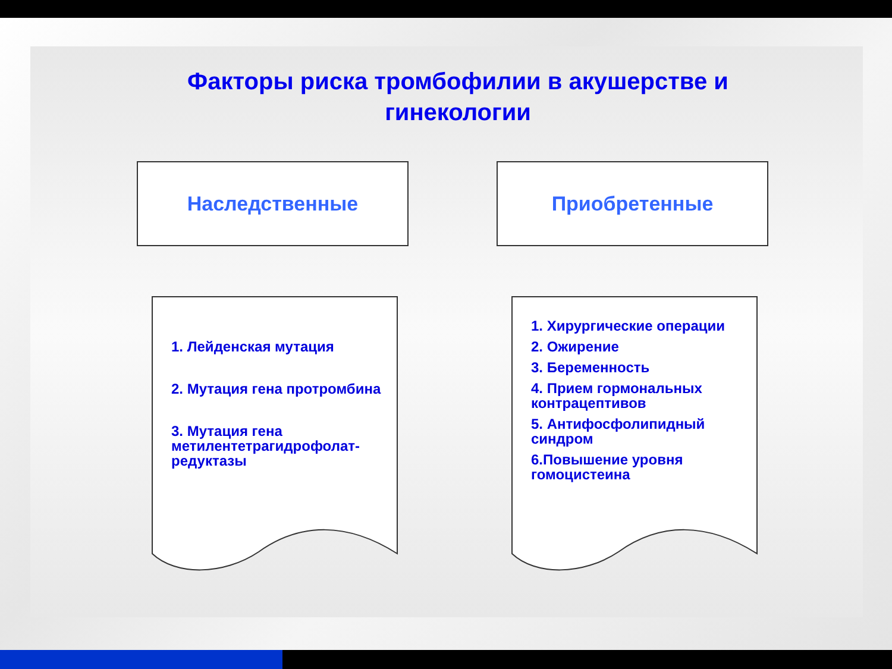Факторы риска тромбофилии в акушерстве и гинекологии
Наследственные Приобретенные
1. Лейденская мутация
2. Мутация гена протромбина
3. Мутация гена метилентетрагидрофолат-редуктазы
1. Хирургические операции
2. Ожирение
3. Беременность
4. Прием гормональных контрацептивов
5. Антифосфолипидный синдром
6.Повышение уровня гомоцистеина